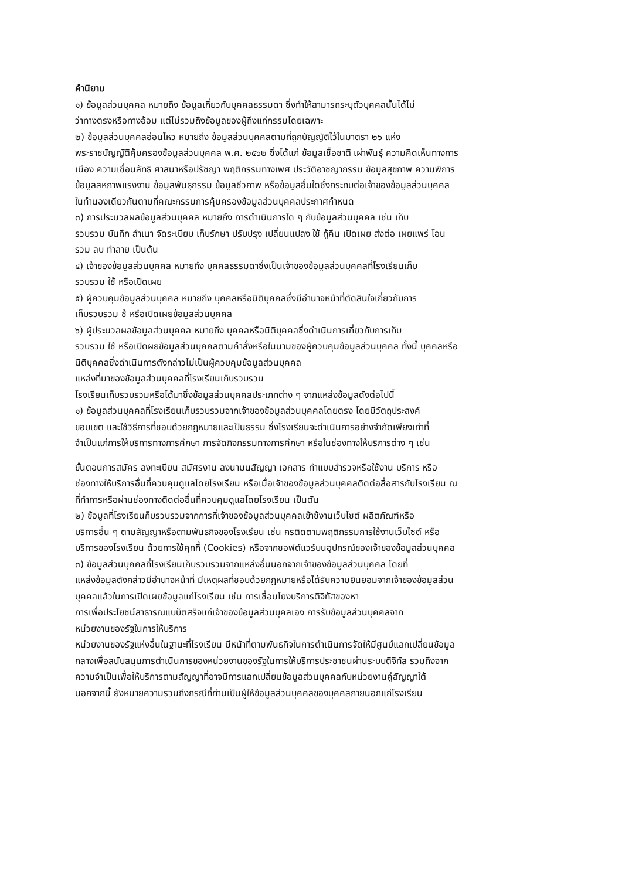คำนิยาม
๑) ข้อมูลส่วนบุคคล หมายถึง ข้อมูลเกี่ยวกับบุคคลธรรมดา ซึ่งทำให้สามารถระบุตัวบุคคลนั้นได้ไม่
ว่าทางตรงหรือทางอ้อม แต่ไม่รวมถึงข้อมูลของผู้ถึงแก่กรรมโดยเฉพาะ
๒) ข้อมูลส่วนบุคคลอ่อนไหว หมายถึง ข้อมูลส่วนบุคคลตามที่ถูกบัญญัติไว้ในมาตรา ๒๖ แห่ง
พระราชบัญญัติคุ้มครองข้อมูลส่วนบุคคล พ.ศ. ๒๕๖๒ ซึ่งได้แก่ ข้อมูลเชื้อชาติ เผ่าพันธุ์ ความคิดเห็นทางการ
เมือง ความเชื่อนลัทธิ ศาสนาหรือปรัชญา พฤติกรรมทางเพศ ประวัติอาชญากรรม ข้อมูลสุขภาพ ความพิการ
ข้อมูลสหภาพแรงงาน ข้อมูลพันธุกรรม ข้อมูลชีวภาพ หรือข้อมูลอื่นใดซึ่งกระทบต่อเจ้าของข้อมูลส่วนบุคคล
ในทำนองเดียวกันตามที่คณะกรรมการคุ้มครองข้อมูลส่วนบุคคลประกาศกำหนด
๓) การประมวลผลข้อมูลส่วนบุคคล หมายถึง การดำเนินการใด ๆ กับข้อมูลส่วนบุคคล เช่น เก็บ
รวบรวม บันทึก สำเนา จัดระเบียบ เก็บรักษา ปรับปรุง เปลี่ยนแปลง ใช้ กู้คืน เปิดเผย ส่งต่อ เผยแพร่ โอน
รวม ลบ ทำลาย เป็นต้น
๔) เจ้าของข้อมูลส่วนบุคคล หมายถึง บุคคลธรรมดาซึ่งเป็นเจ้าของข้อมูลส่วนบุคคลที่โรงเรียนเก็บ
รวบรวม ใช้ หรือเปิดเผย
๕) ผู้ควบคุมข้อมูลส่วนบุคคล หมายถึง บุคคลหรือนิติบุคคลซึ่งมีอำนาจหน้าที่ตัดสินใจเกี่ยวกับการ
เก็บรวบรวม ช้ หรือเปิดเผยข้อมูลส่วนบุคคล
๖) ผู้ประมวลผลข้อมูลส่วนบุคคล หมายถึง บุคคลหรือนิติบุคคลซึ่งดำเนินการเกี่ยวกับการเก็บ
รวบรวม ใช้ หรือเปิดผยข้อมูลส่วนบุคคลตามคำสั่งหรือในนามของผู้ควบคุมข้อมูลส่วนบุคคล ทั้งนี้ บุคคลหรือ
นิติบุคคลซึ่งดำเนินการตังกล่าวไม่เป็นผู้ควบคุมข้อมูลส่วนบุคคล
แหล่งที่มาของข้อมูลส่วนบุคคลที่โรงเรียนเก็บรวบรวม
โรงเรียนเก็บรวบรวมหรือได้มาซึ่งข้อมูลส่วนบุคคลประเภทต่าง ๆ จากแหล่งข้อมูลดังต่อไปนี้
๑) ข้อมูลส่วนบุคคลที่โรงเรียนเก็บรวบรวมจากเจ้าของข้อมูลส่วนบุคคลโดยตรง โดยมีวัตถุประสงค์
ขอบเขต และใช้วิธีการที่ชอบด้วยกฎหมายและเป็นธรรม ซึ่งโรงเรียนจะดำเนินการอย่างจำกัดเพียงเท่าที่
จำเป็นแก่การให้บริการทางการศึกษา การจัดกิจกรรมทางการศึกษา หรือในช่องทางให้บริการต่าง ๆ เช่น
ขั้นตอนการสมัคร ลงทะเบียน สมัศรงาน ลงนามนสัญญา เอกสาร ทำแบบสำรวจหรือใช้งาน บริการ หรือ
ช่องทางให้บริการอื่นที่ควบคุมดูแลโดยโรงเรียน หรือเมื่อเจ้าของข้อมูลส่วนบุคคลติดต่อสื่อสารกับโรงเรียน ณ
ที่ทำการหรือผ่านช่องทางติดต่ออื่นที่ควบคุมดูแลโดยโรงเรียน เป็นตัน
๒) ข้อมูลที่โรงเรียนก็บรวบรวมจากการที่เจ้าของข้อมูลส่วนบุคคลเข้าช้งานเว็บไซต์ ผลิตภัณฑ์หรือ
บริการอื่น ๆ ตามสัญญาหรือตามพันธกิจของโรงเรียน เช่น กรติดตามพฤติกรรมการใช้งานเว็บไซต์ หรือ
บริการของโรงเรียน ด้วยการใช้คุกกี้ (Cookies) หรือจากซอฟต์แวร์บนอุปกรณ์ของเจ้าของข้อมูลส่วนบุคคล
๓) ข้อมูลส่วนบุคคลที่โรงเรียนเก็บรวบรวมจากแหล่งอื่นนอกจากเจ้าของข้อมูลส่วนบุคคล โดยที่
แหล่งข้อมูลตังกล่าวมีอำนาจหน้าที่ มีเหตุผลที่ชอบด้วยกฎหมายหรือได้รับความยินยอมจากเจ้าของข้อมูลส่วน
บุคคลแล้วในการเปิดเผยข้อมูลแก่โรงเรียน เช่น การเชื่อมโยงบริการติจิทัสของหา
การเพื่อประโยชน์สาธารณแบบ็ตสร็จแก่เจ้าของข้อมูลส่วนบุคลเอง การรับข้อมูลส่วนบุคคลจาก
หน่วยงานของรัฐในการให้บริการ
หน่วยงานของรัฐแห่งอื่นในฐานะที่โรงเรียน มีหน้าที่ตามพันธกิจในการตำเนินการจัดให้มีศูนย์แลกเปลี่ยนข้อมูล
กลางเพื่อสนับสนุนการตำเนินการของหน่วยงานของรัฐในการให้บริการประชาชนผ่านระบบติจิทัส รวมถึงจาก
ความจำเป็นเพื่อให้บริการตามสัญญาที่อาจมีการแลกเปลี่ยนข้อมูลส่วนบุคคลกับหน่วยงานคู่สัญญาใต้
นอกจากนี้ ยังหมายความรวมถึงกรณีที่ท่านเป็นผู้ให้ข้อมูลส่วนบุคคลของบุคคลภายนอกแก่โรงเรียน